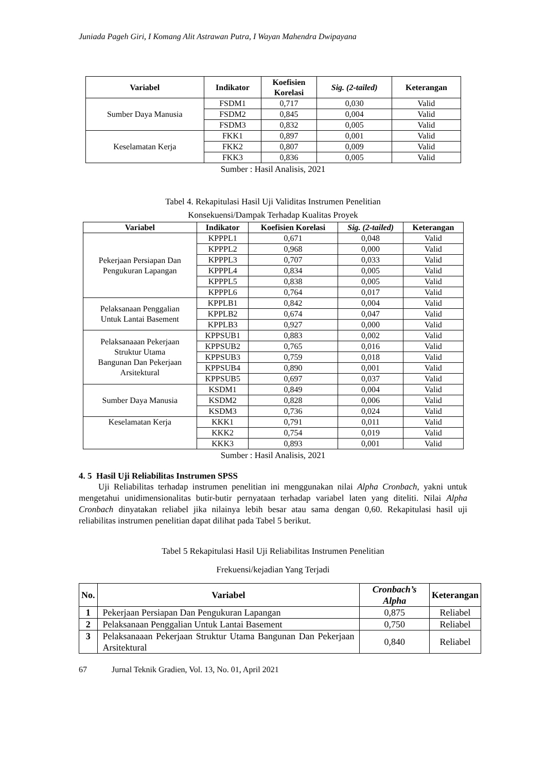Juniada Pageh Giri, I Komang Alit Astrawan Putra, I Wayan Mahendra Dwipayana
| Variabel | Indikator | Koefisien Korelasi | Sig. (2-tailed) | Keterangan |
| --- | --- | --- | --- | --- |
| Sumber Daya Manusia | FSDM1 | 0,717 | 0,030 | Valid |
| | FSDM2 | 0,845 | 0,004 | Valid |
| | FSDM3 | 0,832 | 0,005 | Valid |
| Keselamatan Kerja | FKK1 | 0,897 | 0,001 | Valid |
| | FKK2 | 0,807 | 0,009 | Valid |
| | FKK3 | 0,836 | 0,005 | Valid |
Sumber : Hasil Analisis, 2021
Tabel 4. Rekapitulasi Hasil Uji Validitas Instrumen Penelitian
Konsekuensi/Dampak Terhadap Kualitas Proyek
| Variabel | Indikator | Koefisien Korelasi | Sig. (2-tailed) | Keterangan |
| --- | --- | --- | --- | --- |
| Pekerjaan Persiapan Dan Pengukuran Lapangan | KPPPL1 | 0,671 | 0,048 | Valid |
| | KPPPL2 | 0,968 | 0,000 | Valid |
| | KPPPL3 | 0,707 | 0,033 | Valid |
| | KPPPL4 | 0,834 | 0,005 | Valid |
| | KPPPL5 | 0,838 | 0,005 | Valid |
| | KPPPL6 | 0,764 | 0,017 | Valid |
| Pelaksanaan Penggalian Untuk Lantai Basement | KPPLB1 | 0,842 | 0,004 | Valid |
| | KPPLB2 | 0,674 | 0,047 | Valid |
| | KPPLB3 | 0,927 | 0,000 | Valid |
| Pelaksanaaan Pekerjaan Struktur Utama Bangunan Dan Pekerjaan Arsitektural | KPPSUB1 | 0,883 | 0,002 | Valid |
| | KPPSUB2 | 0,765 | 0,016 | Valid |
| | KPPSUB3 | 0,759 | 0,018 | Valid |
| | KPPSUB4 | 0,890 | 0,001 | Valid |
| | KPPSUB5 | 0,697 | 0,037 | Valid |
| Sumber Daya Manusia | KSDM1 | 0,849 | 0,004 | Valid |
| | KSDM2 | 0,828 | 0,006 | Valid |
| | KSDM3 | 0,736 | 0,024 | Valid |
| Keselamatan Kerja | KKK1 | 0,791 | 0,011 | Valid |
| | KKK2 | 0,754 | 0,019 | Valid |
| | KKK3 | 0,893 | 0,001 | Valid |
Sumber : Hasil Analisis, 2021
4. 5 Hasil Uji Reliabilitas Instrumen SPSS
Uji Reliabilitas terhadap instrumen penelitian ini menggunakan nilai Alpha Cronbach, yakni untuk mengetahui unidimensionalitas butir-butir pernyataan terhadap variabel laten yang diteliti. Nilai Alpha Cronbach dinyatakan reliabel jika nilainya lebih besar atau sama dengan 0,60. Rekapitulasi hasil uji reliabilitas instrumen penelitian dapat dilihat pada Tabel 5 berikut.
Tabel 5 Rekapitulasi Hasil Uji Reliabilitas Instrumen Penelitian
Frekuensi/kejadian Yang Terjadi
| No. | Variabel | Cronbach’s Alpha | Keterangan |
| --- | --- | --- | --- |
| 1 | Pekerjaan Persiapan Dan Pengukuran Lapangan | 0,875 | Reliabel |
| 2 | Pelaksanaan Penggalian Untuk Lantai Basement | 0,750 | Reliabel |
| 3 | Pelaksanaaan Pekerjaan Struktur Utama Bangunan Dan Pekerjaan Arsitektural | 0,840 | Reliabel |
67 Jurnal Teknik Gradien, Vol. 13, No. 01, April 2021